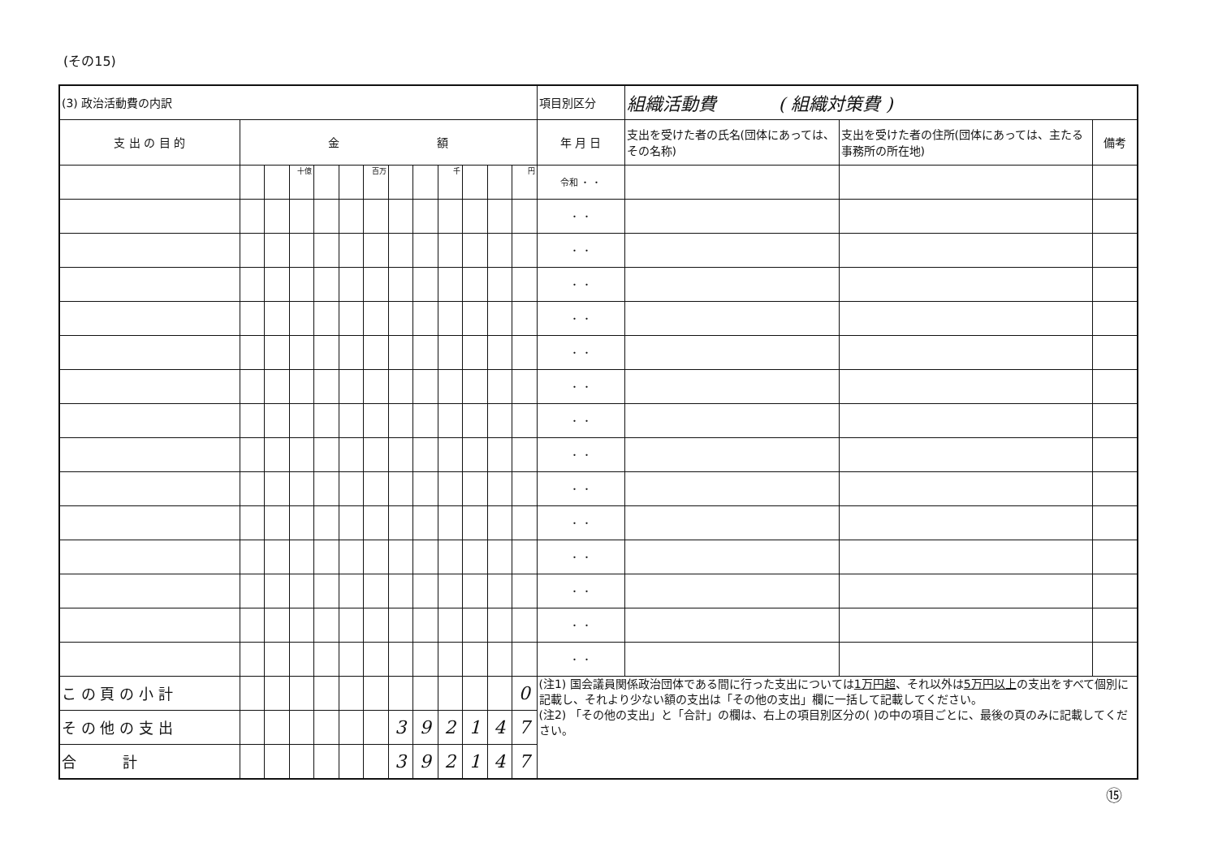(その15)
| (3) 政治活動費の内訳 | | | | | | | | | | | | | 項目別区分 | 組織活動費 ( 組織対策費 ) | | |
| 支 出 の 目 的 | 金 額 | | | | | | | | | | | | 年 月 日 | 支出を受けた者の氏名(団体にあっては、その名称) | 支出を受けた者の住所(団体にあっては、主たる事務所の所在地) | 備考 |
| | | | 十億 | | | 百万 | | | 千 | | | 円 | 令和 ・ ・ | | | |
| | | | | | | | | | | | | | ・ ・ | | | |
| | | | | | | | | | | | | | ・ ・ | | | |
| | | | | | | | | | | | | | ・ ・ | | | |
| | | | | | | | | | | | | | ・ ・ | | | |
| | | | | | | | | | | | | | ・ ・ | | | |
| | | | | | | | | | | | | | ・ ・ | | | |
| | | | | | | | | | | | | | ・ ・ | | | |
| | | | | | | | | | | | | | ・ ・ | | | |
| | | | | | | | | | | | | | ・ ・ | | | |
| | | | | | | | | | | | | | ・ ・ | | | |
| | | | | | | | | | | | | | ・ ・ | | | |
| | | | | | | | | | | | | | ・ ・ | | | |
| | | | | | | | | | | | | | ・ ・ | | | |
| | | | | | | | | | | | | | ・ ・ | | | |
| こ の 頁 の 小 計 | | | | | | | | | | | | 0 | (注1) 国会議員関係政治団体である間に行った支出については 1万円超 、それ以外は 5万円以上 の支出をすべて個別に記載し、それより少ない額の支出は「その他の支出」欄に一括して記載してください。 (注2) 「その他の支出」と「合計」の欄は、右上の項目別区分の( )の中の項目ごとに、最後の頁のみに記載してください。 | | | |
| そ の 他 の 支 出 | | | | | | | 3 | 9 | 2 | 1 | 4 | 7 | | | | |
| 合 計 | | | | | | | 3 | 9 | 2 | 1 | 4 | 7 | | | | |
⑮